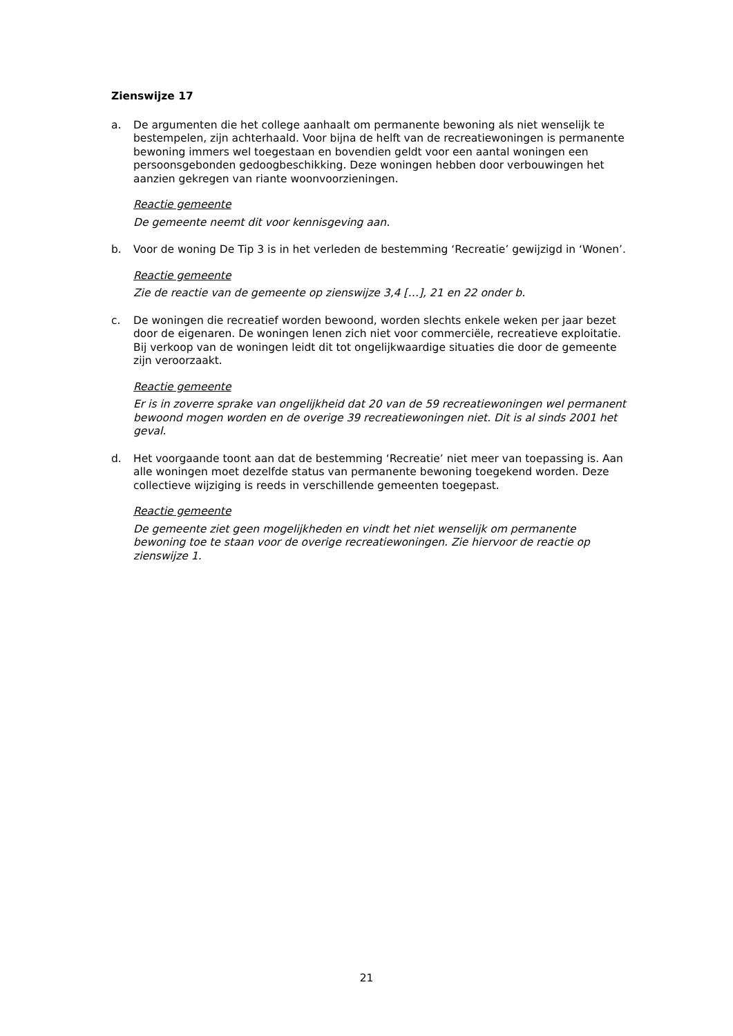Zienswijze 17
a. De argumenten die het college aanhaalt om permanente bewoning als niet wenselijk te bestempelen, zijn achterhaald. Voor bijna de helft van de recreatiewoningen is permanente bewoning immers wel toegestaan en bovendien geldt voor een aantal woningen een persoonsgebonden gedoogbeschikking. Deze woningen hebben door verbouwingen het aanzien gekregen van riante woonvoorzieningen.
Reactie gemeente
De gemeente neemt dit voor kennisgeving aan.
b. Voor de woning De Tip 3 is in het verleden de bestemming ‘Recreatie’ gewijzigd in ‘Wonen’.
Reactie gemeente
Zie de reactie van de gemeente op zienswijze 3,4 […], 21 en 22 onder b.
c. De woningen die recreatief worden bewoond, worden slechts enkele weken per jaar bezet door de eigenaren. De woningen lenen zich niet voor commerciële, recreatieve exploitatie. Bij verkoop van de woningen leidt dit tot ongelijkwaardige situaties die door de gemeente zijn veroorzaakt.
Reactie gemeente
Er is in zoverre sprake van ongelijkheid dat 20 van de 59 recreatiewoningen wel permanent bewoond mogen worden en de overige 39 recreatiewoningen niet. Dit is al sinds 2001 het geval.
d. Het voorgaande toont aan dat de bestemming ‘Recreatie’ niet meer van toepassing is. Aan alle woningen moet dezelfde status van permanente bewoning toegekend worden. Deze collectieve wijziging is reeds in verschillende gemeenten toegepast.
Reactie gemeente
De gemeente ziet geen mogelijkheden en vindt het niet wenselijk om permanente bewoning toe te staan voor de overige recreatiewoningen. Zie hiervoor de reactie op zienswijze 1.
21